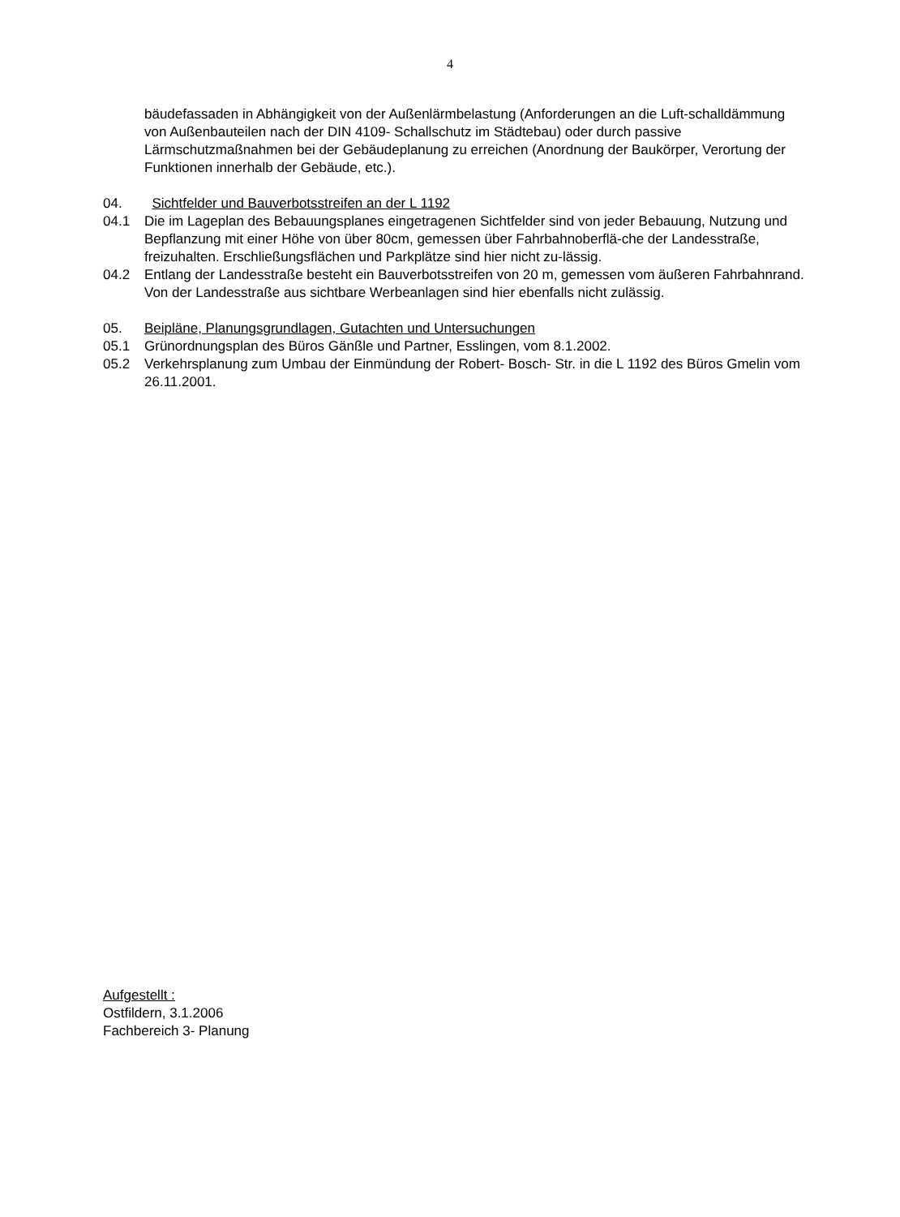4
bäudefassaden in Abhängigkeit von der Außenlärmbelastung (Anforderungen an die Luft-schalldämmung von Außenbauteilen nach der DIN 4109- Schallschutz im Städtebau) oder durch passive Lärmschutzmaßnahmen bei der Gebäudeplanung zu erreichen (Anordnung der Baukörper, Verortung der Funktionen innerhalb der Gebäude, etc.).
04. Sichtfelder und Bauverbotsstreifen an der L 1192
04.1 Die im Lageplan des Bebauungsplanes eingetragenen Sichtfelder sind von jeder Bebauung, Nutzung und Bepflanzung mit einer Höhe von über 80cm, gemessen über Fahrbahnoberflä-che der Landesstraße, freizuhalten. Erschließungsflächen und Parkplätze sind hier nicht zu-lässig.
04.2 Entlang der Landesstraße besteht ein Bauverbotsstreifen von 20 m, gemessen vom äußeren Fahrbahnrand. Von der Landesstraße aus sichtbare Werbeanlagen sind hier ebenfalls nicht zulässig.
05. Beipläne, Planungsgrundlagen, Gutachten und Untersuchungen
05.1 Grünordnungsplan des Büros Gänßle und Partner, Esslingen, vom 8.1.2002.
05.2 Verkehrsplanung zum Umbau der Einmündung der Robert- Bosch- Str. in die L 1192 des Büros Gmelin vom 26.11.2001.
Aufgestellt :
Ostfildern, 3.1.2006
Fachbereich 3- Planung